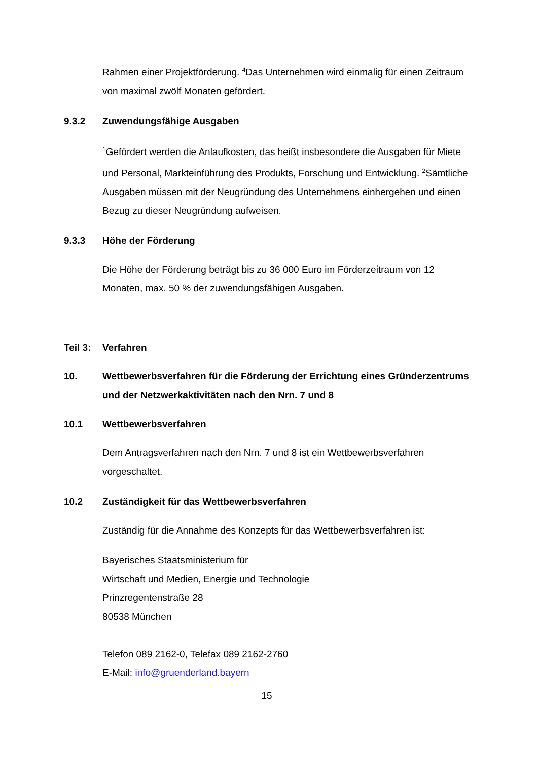Rahmen einer Projektförderung. <sup>4</sup>Das Unternehmen wird einmalig für einen Zeitraum von maximal zwölf Monaten gefördert.
9.3.2 Zuwendungsfähige Ausgaben
<sup>1</sup> Gefördert werden die Anlaufkosten, das heißt insbesondere die Ausgaben für Miete und Personal, Markteinführung des Produkts, Forschung und Entwicklung. <sup>2</sup>Sämtliche Ausgaben müssen mit der Neugründung des Unternehmens einhergehen und einen Bezug zu dieser Neugründung aufweisen.
9.3.3 Höhe der Förderung
Die Höhe der Förderung beträgt bis zu 36 000 Euro im Förderzeitraum von 12 Monaten, max. 50 % der zuwendungsfähigen Ausgaben.
Teil 3: Verfahren
10. Wettbewerbsverfahren für die Förderung der Errichtung eines Gründerzentrums und der Netzwerkaktivitäten nach den Nrn. 7 und 8
10.1 Wettbewerbsverfahren
Dem Antragsverfahren nach den Nrn. 7 und 8 ist ein Wettbewerbsverfahren vorgeschaltet.
10.2 Zuständigkeit für das Wettbewerbsverfahren
Zuständig für die Annahme des Konzepts für das Wettbewerbsverfahren ist:
Bayerisches Staatsministerium für
Wirtschaft und Medien, Energie und Technologie
Prinzregentenstraße 28
80538 München
Telefon 089 2162-0, Telefax 089 2162-2760
E-Mail: info@gruenderland.bayern
15